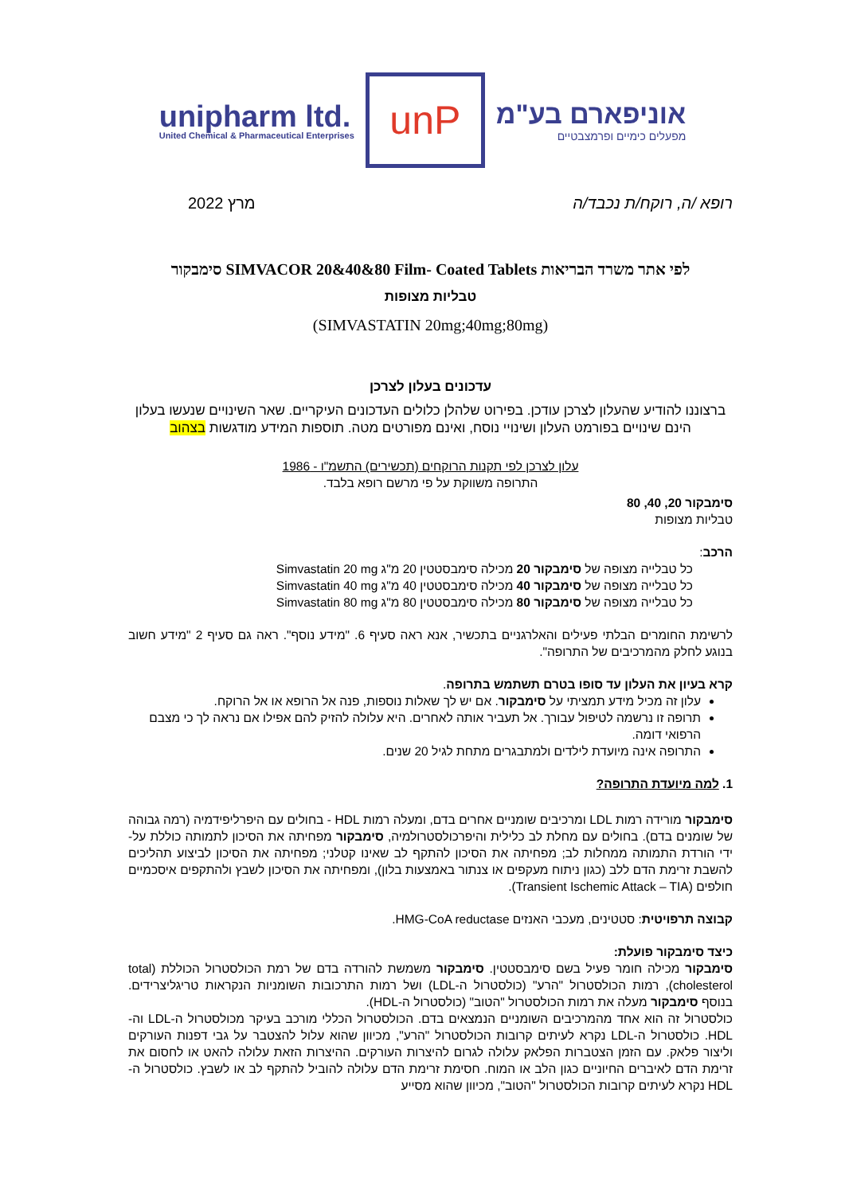unipharm ltd.
United Chemical & Pharmaceutical Enterprises
unP
אוניפארם בע"מ
מפעלים כימיים ופרמצבטיים
רופא /ה, רוקח/ת נכבד/ה מרץ 2022
לפי אתר משרד הבריאות SIMVACOR 20&40&80 Film- Coated Tablets סימבקור
טבליות מצופות
(SIMVASTATIN 20mg;40mg;80mg)
עדכונים בעלון לצרכן
ברצוננו להודיע שהעלון לצרכן עודכן. בפירוט שלהלן כלולים העדכונים העיקריים. שאר השינויים שנעשו בעלון הינם שינויים בפורמט העלון ושינויי נוסח, ואינם מפורטים מטה. תוספות המידע מודגשות בצהוב
עלון לצרכן לפי תקנות הרוקחים (תכשירים) התשמ"ו - 1986
התרופה משווקת על פי מרשם רופא בלבד.
סימבקור 20, 40, 80
טבליות מצופות
הרכב:
כל טבלייה מצופה של סימבקור 20 מכילה סימבסטטין 20 מ"ג Simvastatin 20 mg
כל טבלייה מצופה של סימבקור 40 מכילה סימבסטטין 40 מ"ג Simvastatin 40 mg
כל טבלייה מצופה של סימבקור 80 מכילה סימבסטטין 80 מ"ג Simvastatin 80 mg
לרשימת החומרים הבלתי פעילים והאלרגניים בתכשיר, אנא ראה סעיף 6. "מידע נוסף". ראה גם סעיף 2 "מידע חשוב בנוגע לחלק מהמרכיבים של התרופה".
קרא בעיון את העלון עד סופו בטרם תשתמש בתרופה.
עלון זה מכיל מידע תמציתי על סימבקור. אם יש לך שאלות נוספות, פנה אל הרופא או אל הרוקח.
תרופה זו נרשמה לטיפול עבורך. אל תעביר אותה לאחרים. היא עלולה להזיק להם אפילו אם נראה לך כי מצבם הרפואי דומה.
התרופה אינה מיועדת לילדים ולמתבגרים מתחת לגיל 20 שנים.
1. למה מיועדת התרופה?
סימבקור מורידה רמות LDL ומרכיבים שומניים אחרים בדם, ומעלה רמות HDL - בחולים עם היפרליפידמיה (רמה גבוהה של שומנים בדם). בחולים עם מחלת לב כלילית והיפרכולסטרולמיה, סימבקור מפחיתה את הסיכון לתמותה כוללת על-ידי הורדת התמותה ממחלות לב; מפחיתה את הסיכון להתקף לב שאינו קטלני; מפחיתה את הסיכון לביצוע תהליכים להשבת זרימת הדם ללב (כגון ניתוח מעקפים או צנתור באמצעות בלון), ומפחיתה את הסיכון לשבץ ולהתקפים איסכמיים חולפים (Transient Ischemic Attack – TIA).
קבוצה תרפויטית: סטטינים, מעכבי האנזים HMG-CoA reductase.
כיצד סימבקור פועלת:
סימבקור מכילה חומר פעיל בשם סימבסטטין. סימבקור משמשת להורדה בדם של רמת הכולסטרול הכוללת (total cholesterol), רמות הכולסטרול "הרע" (כולסטרול ה-LDL) ושל רמות התרכובות השומניות הנקראות טריגליצרידים. בנוסף סימבקור מעלה את רמות הכולסטרול "הטוב" (כולסטרול ה-HDL).
כולסטרול זה הוא אחד מהמרכיבים השומניים הנמצאים בדם. הכולסטרול הכללי מורכב בעיקר מכולסטרול ה-LDL וה- HDL. כולסטרול ה-LDL נקרא לעיתים קרובות הכולסטרול "הרע", מכיוון שהוא עלול להצטבר על גבי דפנות העורקים וליצור פלאק. עם הזמן הצטברות הפלאק עלולה לגרום להיצרות העורקים. ההיצרות הזאת עלולה להאט או לחסום את זרימת הדם לאיברים החיוניים כגון הלב או המוח. חסימת זרימת הדם עלולה להוביל להתקף לב או לשבץ. כולסטרול ה-HDL נקרא לעיתים קרובות הכולסטרול "הטוב", מכיוון שהוא מסייע